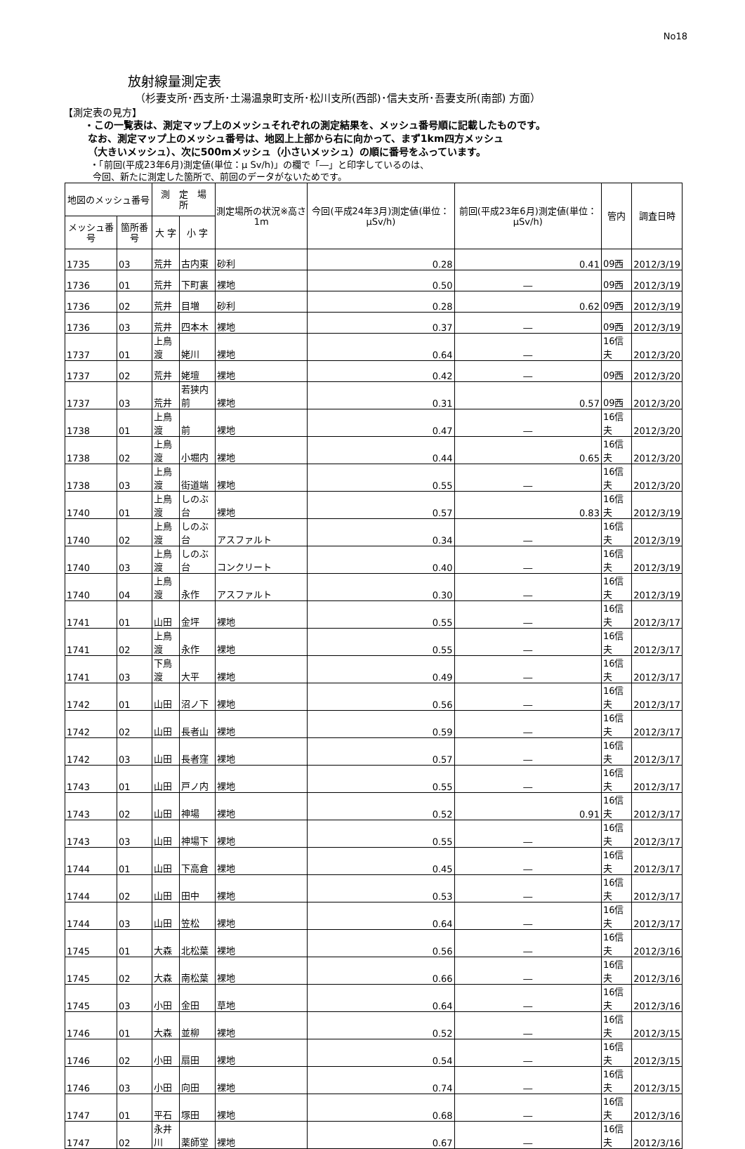No18
放射線量測定表
（杉妻支所･西支所･土湯温泉町支所･松川支所(西部)･信夫支所･吾妻支所(南部) 方面）
【測定表の見方】
・この一覧表は、測定マップ上のメッシュそれぞれの測定結果を、メッシュ番号順に記載したものです。
なお、測定マップ上のメッシュ番号は、地図上上部から右に向かって、まず1km四方メッシュ
（大きいメッシュ）、次に500mメッシュ（小さいメッシュ）の順に番号をふっています。
・「前回(平成23年6月)測定値(単位：μ Sv/h)」の欄で「―」と印字しているのは、
今回、新たに測定した箇所で、前回のデータがないためです。
| 地図のメッシュ番号 | | 測 定 場 所 | | 測定場所の状況※高さ1m | 今回(平成24年3月)測定値(単位：μSv/h) | 前回(平成23年6月)測定値(単位：μSv/h) | 管内 | 調査日時 |
| --- | --- | --- | --- | --- | --- | --- | --- | --- |
| メッシュ番号 | 箇所番号 | 大 字 | 小 字 | | | | | |
| 1735 | 03 | 荒井 | 古内東 | 砂利 | 0.28 | 0.41 | 09西 | 2012/3/19 |
| 1736 | 01 | 荒井 | 下町裏 | 裸地 | 0.50 | ― | 09西 | 2012/3/19 |
| 1736 | 02 | 荒井 | 目増 | 砂利 | 0.28 | 0.62 | 09西 | 2012/3/19 |
| 1736 | 03 | 荒井 | 四本木 | 裸地 | 0.37 | ― | 09西 | 2012/3/19 |
| 1737 | 01 | 上鳥渡 | 姥川 | 裸地 | 0.64 | ― | 16信夫 | 2012/3/20 |
| 1737 | 02 | 荒井 | 姥壇 | 裸地 | 0.42 | ― | 09西 | 2012/3/20 |
| 1737 | 03 | 荒井 | 若狭内前 | 裸地 | 0.31 | 0.57 | 09西 | 2012/3/20 |
| 1738 | 01 | 上鳥渡 | 前 | 裸地 | 0.47 | ― | 16信夫 | 2012/3/20 |
| 1738 | 02 | 上鳥渡 | 小堀内 | 裸地 | 0.44 | 0.65 | 16信夫 | 2012/3/20 |
| 1738 | 03 | 上鳥渡 | 街道端 | 裸地 | 0.55 | ― | 16信夫 | 2012/3/20 |
| 1740 | 01 | 上鳥渡 | しのぶ台 | 裸地 | 0.57 | 0.83 | 16信夫 | 2012/3/19 |
| 1740 | 02 | 上鳥渡 | しのぶ台 | アスファルト | 0.34 | ― | 16信夫 | 2012/3/19 |
| 1740 | 03 | 上鳥渡 | しのぶ台 | コンクリート | 0.40 | ― | 16信夫 | 2012/3/19 |
| 1740 | 04 | 上鳥渡 | 永作 | アスファルト | 0.30 | ― | 16信夫 | 2012/3/19 |
| 1741 | 01 | 山田 | 金坪 | 裸地 | 0.55 | ― | 16信夫 | 2012/3/17 |
| 1741 | 02 | 上鳥渡 | 永作 | 裸地 | 0.55 | ― | 16信夫 | 2012/3/17 |
| 1741 | 03 | 下鳥渡 | 大平 | 裸地 | 0.49 | ― | 16信夫 | 2012/3/17 |
| 1742 | 01 | 山田 | 沼ノ下 | 裸地 | 0.56 | ― | 16信夫 | 2012/3/17 |
| 1742 | 02 | 山田 | 長者山 | 裸地 | 0.59 | ― | 16信夫 | 2012/3/17 |
| 1742 | 03 | 山田 | 長者窪 | 裸地 | 0.57 | ― | 16信夫 | 2012/3/17 |
| 1743 | 01 | 山田 | 戸ノ内 | 裸地 | 0.55 | ― | 16信夫 | 2012/3/17 |
| 1743 | 02 | 山田 | 神場 | 裸地 | 0.52 | 0.91 | 16信夫 | 2012/3/17 |
| 1743 | 03 | 山田 | 神場下 | 裸地 | 0.55 | ― | 16信夫 | 2012/3/17 |
| 1744 | 01 | 山田 | 下高倉 | 裸地 | 0.45 | ― | 16信夫 | 2012/3/17 |
| 1744 | 02 | 山田 | 田中 | 裸地 | 0.53 | ― | 16信夫 | 2012/3/17 |
| 1744 | 03 | 山田 | 笠松 | 裸地 | 0.64 | ― | 16信夫 | 2012/3/17 |
| 1745 | 01 | 大森 | 北松葉 | 裸地 | 0.56 | ― | 16信夫 | 2012/3/16 |
| 1745 | 02 | 大森 | 南松葉 | 裸地 | 0.66 | ― | 16信夫 | 2012/3/16 |
| 1745 | 03 | 小田 | 金田 | 草地 | 0.64 | ― | 16信夫 | 2012/3/16 |
| 1746 | 01 | 大森 | 並柳 | 裸地 | 0.52 | ― | 16信夫 | 2012/3/15 |
| 1746 | 02 | 小田 | 扇田 | 裸地 | 0.54 | ― | 16信夫 | 2012/3/15 |
| 1746 | 03 | 小田 | 向田 | 裸地 | 0.74 | ― | 16信夫 | 2012/3/15 |
| 1747 | 01 | 平石 | 塚田 | 裸地 | 0.68 | ― | 16信夫 | 2012/3/16 |
| 1747 | 02 | 永井川 | 薬師堂 | 裸地 | 0.67 | ― | 16信夫 | 2012/3/16 |